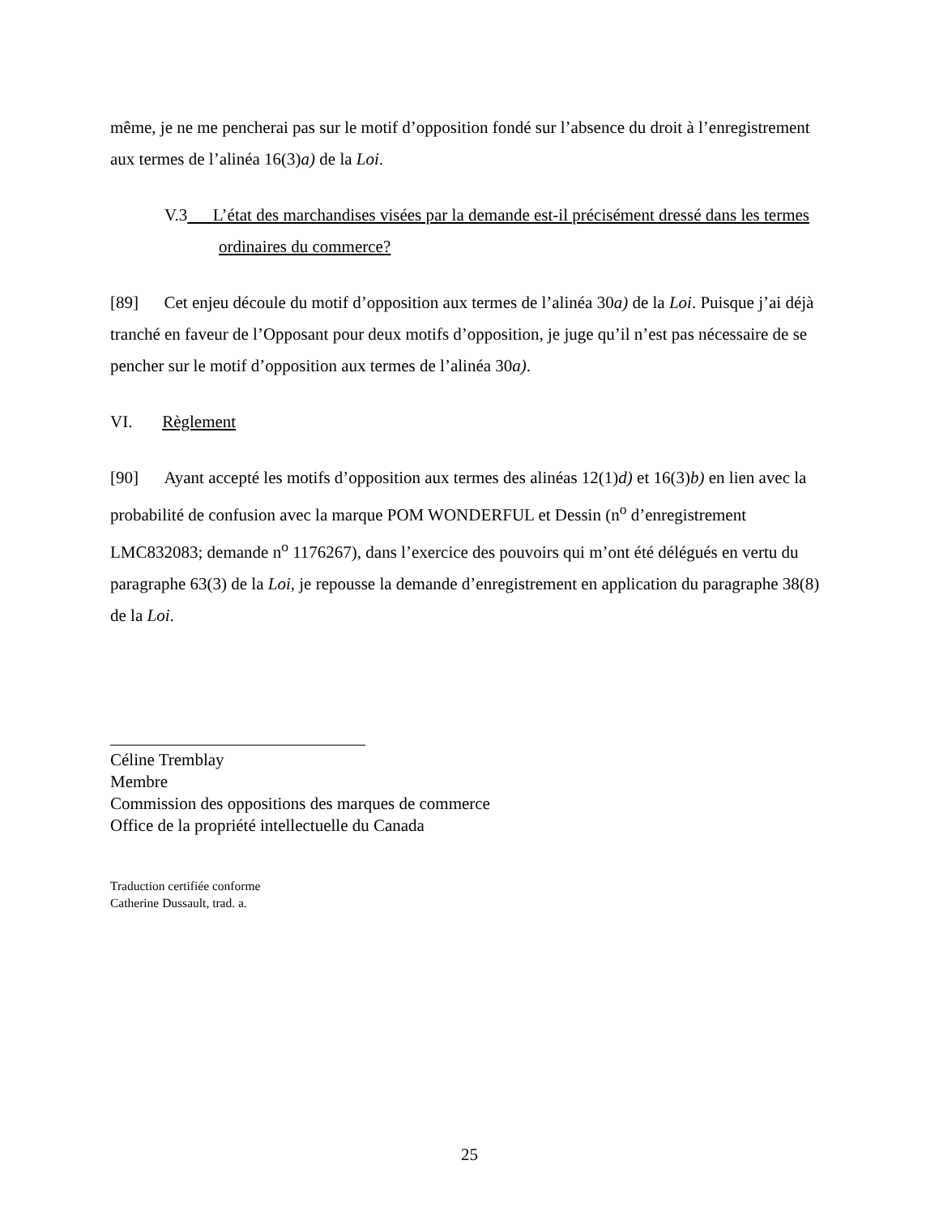même, je ne me pencherai pas sur le motif d’opposition fondé sur l’absence du droit à l’enregistrement aux termes de l’alinéa 16(3)a) de la Loi.
V.3 L’état des marchandises visées par la demande est-il précisément dressé dans les termes ordinaires du commerce?
[89] Cet enjeu découle du motif d’opposition aux termes de l’alinéa 30a) de la Loi. Puisque j’ai déjà tranché en faveur de l’Opposant pour deux motifs d’opposition, je juge qu’il n’est pas nécessaire de se pencher sur le motif d’opposition aux termes de l’alinéa 30a).
VI. Règlement
[90] Ayant accepté les motifs d’opposition aux termes des alinéas 12(1)d) et 16(3)b) en lien avec la probabilité de confusion avec la marque POM WONDERFUL et Dessin (n<sup>o</sup> d’enregistrement LMC832083; demande n<sup>o</sup> 1176267), dans l’exercice des pouvoirs qui m’ont été délégués en vertu du paragraphe 63(3) de la Loi, je repousse la demande d’enregistrement en application du paragraphe 38(8) de la Loi.
______________________________
Céline Tremblay
Membre
Commission des oppositions des marques de commerce
Office de la propriété intellectuelle du Canada
Traduction certifiée conforme
Catherine Dussault, trad. a.
25